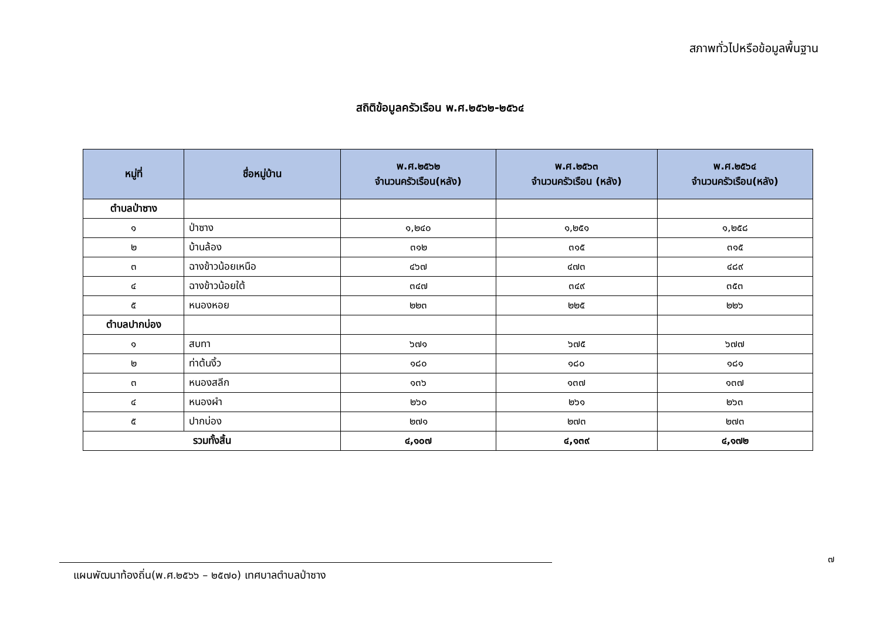สภาพทั่วไปหรือข้อมูลพื้นฐาน
สถิติข้อมูลครัวเรือน พ.ศ.๒๕๖๒-๒๕๖๔
| หมู่ที่ | ชื่อหมู่บ้าน | พ.ศ.๒๕๖๒ จำนวนครัวเรือน(หลัง) | พ.ศ.๒๕๖๓ จำนวนครัวเรือน (หลัง) | พ.ศ.๒๕๖๔ จำนวนครัวเรือน(หลัง) |
| --- | --- | --- | --- | --- |
| ตำบลป่าซาง | | | | |
| ๑ | ป่าซาง | ๑,๒๔๐ | ๑,๒๕๑ | ๑,๒๕๘ |
| ๒ | บ้านล้อง | ๓๑๒ | ๓๑๕ | ๓๑๕ |
| ๓ | ฉางข้าวน้อยเหนือ | ๔๖๗ | ๔๗๓ | ๔๘๙ |
| ๔ | ฉางข้าวน้อยใต้ | ๓๔๗ | ๓๔๙ | ๓๕๓ |
| ๕ | หนองหอย | ๒๒๓ | ๒๒๕ | ๒๒๖ |
| ตำบลปากบ่อง | | | | |
| ๑ | สบทา | ๖๗๑ | ๖๗๕ | ๖๗๗ |
| ๒ | ท่าต้นงิ้ว | ๑๘๐ | ๑๘๐ | ๑๘๑ |
| ๓ | หนองสลีก | ๑๓๖ | ๑๓๗ | ๑๓๗ |
| ๔ | หนองผำ | ๒๖๐ | ๒๖๑ | ๒๖๓ |
| ๕ | ปากบ่อง | ๒๗๑ | ๒๗๓ | ๒๗๓ |
| รวมทั้งสิ้น | | ๔,๑๐๗ | ๔,๑๓๙ | ๔,๑๗๒ |
๗
แผนพัฒนาท้องถิ่น(พ.ศ.๒๕๖๖ – ๒๕๗๐) เทศบาลตำบลป่าซาง